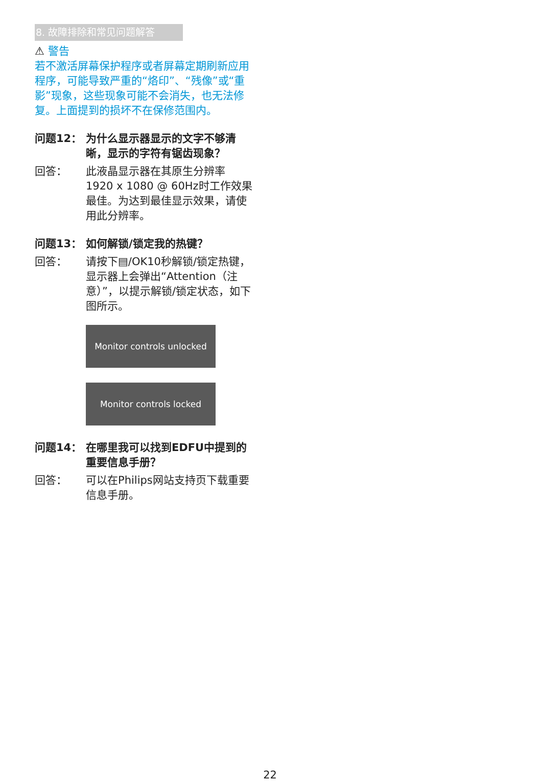8. 故障排除和常见问题解答
⚠ 警告
若不激活屏幕保护程序或者屏幕定期刷新应用程序，可能导致严重的“烙印”、“残像”或“重影”现象，这些现象可能不会消失，也无法修复。上面提到的损坏不在保修范围内。
问题12： 为什么显示器显示的文字不够清晰，显示的字符有锯齿现象？
回答： 此液晶显示器在其原生分辨率 1920 x 1080 @ 60Hz时工作效果最佳。为达到最佳显示效果，请使用此分辨率。
问题13： 如何解锁/锁定我的热键？
回答： 请按下▤/OK10秒解锁/锁定热键，显示器上会弹出“Attention（注意）”，以提示解锁/锁定状态，如下图所示。
Monitor controls unlocked
Monitor controls locked
问题14： 在哪里我可以找到EDFU中提到的重要信息手册？
回答： 可以在Philips网站支持页下载重要信息手册。
22